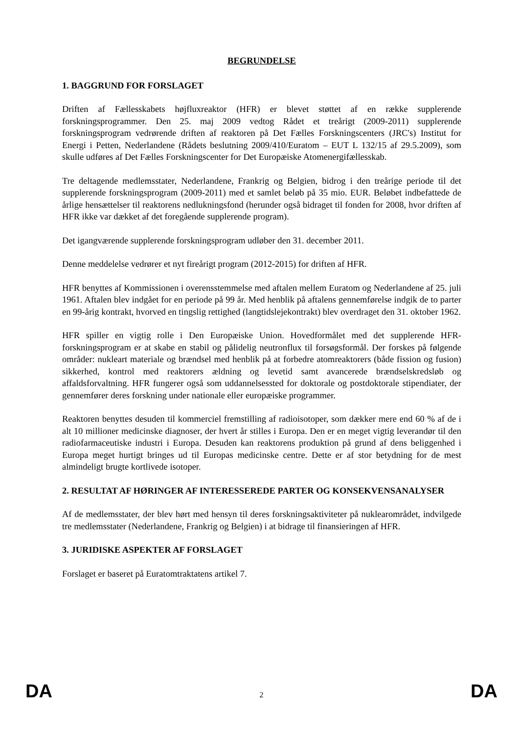BEGRUNDELSE
1. BAGGRUND FOR FORSLAGET
Driften af Fællesskabets højfluxreaktor (HFR) er blevet støttet af en række supplerende forskningsprogrammer. Den 25. maj 2009 vedtog Rådet et treårigt (2009-2011) supplerende forskningsprogram vedrørende driften af reaktoren på Det Fælles Forskningscenters (JRC's) Institut for Energi i Petten, Nederlandene (Rådets beslutning 2009/410/Euratom – EUT L 132/15 af 29.5.2009), som skulle udføres af Det Fælles Forskningscenter for Det Europæiske Atomenergifællesskab.
Tre deltagende medlemsstater, Nederlandene, Frankrig og Belgien, bidrog i den treårige periode til det supplerende forskningsprogram (2009-2011) med et samlet beløb på 35 mio. EUR. Beløbet indbefattede de årlige hensættelser til reaktorens nedlukningsfond (herunder også bidraget til fonden for 2008, hvor driften af HFR ikke var dækket af det foregående supplerende program).
Det igangværende supplerende forskningsprogram udløber den 31. december 2011.
Denne meddelelse vedrører et nyt fireårigt program (2012-2015) for driften af HFR.
HFR benyttes af Kommissionen i overensstemmelse med aftalen mellem Euratom og Nederlandene af 25. juli 1961. Aftalen blev indgået for en periode på 99 år. Med henblik på aftalens gennemførelse indgik de to parter en 99-årig kontrakt, hvorved en tingslig rettighed (langtidslejekontrakt) blev overdraget den 31. oktober 1962.
HFR spiller en vigtig rolle i Den Europæiske Union. Hovedformålet med det supplerende HFR-forskningsprogram er at skabe en stabil og pålidelig neutronflux til forsøgsformål. Der forskes på følgende områder: nukleart materiale og brændsel med henblik på at forbedre atomreaktorers (både fission og fusion) sikkerhed, kontrol med reaktorers ældning og levetid samt avancerede brændselskredsløb og affaldsforvaltning. HFR fungerer også som uddannelsessted for doktorale og postdoktorale stipendiater, der gennemfører deres forskning under nationale eller europæiske programmer.
Reaktoren benyttes desuden til kommerciel fremstilling af radioisotoper, som dækker mere end 60 % af de i alt 10 millioner medicinske diagnoser, der hvert år stilles i Europa. Den er en meget vigtig leverandør til den radiofarmaceutiske industri i Europa. Desuden kan reaktorens produktion på grund af dens beliggenhed i Europa meget hurtigt bringes ud til Europas medicinske centre. Dette er af stor betydning for de mest almindeligt brugte kortlivede isotoper.
2. RESULTAT AF HØRINGER AF INTERESSEREDE PARTER OG KONSEKVENSANALYSER
Af de medlemsstater, der blev hørt med hensyn til deres forskningsaktiviteter på nuklearområdet, indvilgede tre medlemsstater (Nederlandene, Frankrig og Belgien) i at bidrage til finansieringen af HFR.
3. JURIDISKE ASPEKTER AF FORSLAGET
Forslaget er baseret på Euratomtraktatens artikel 7.
DA 2 DA